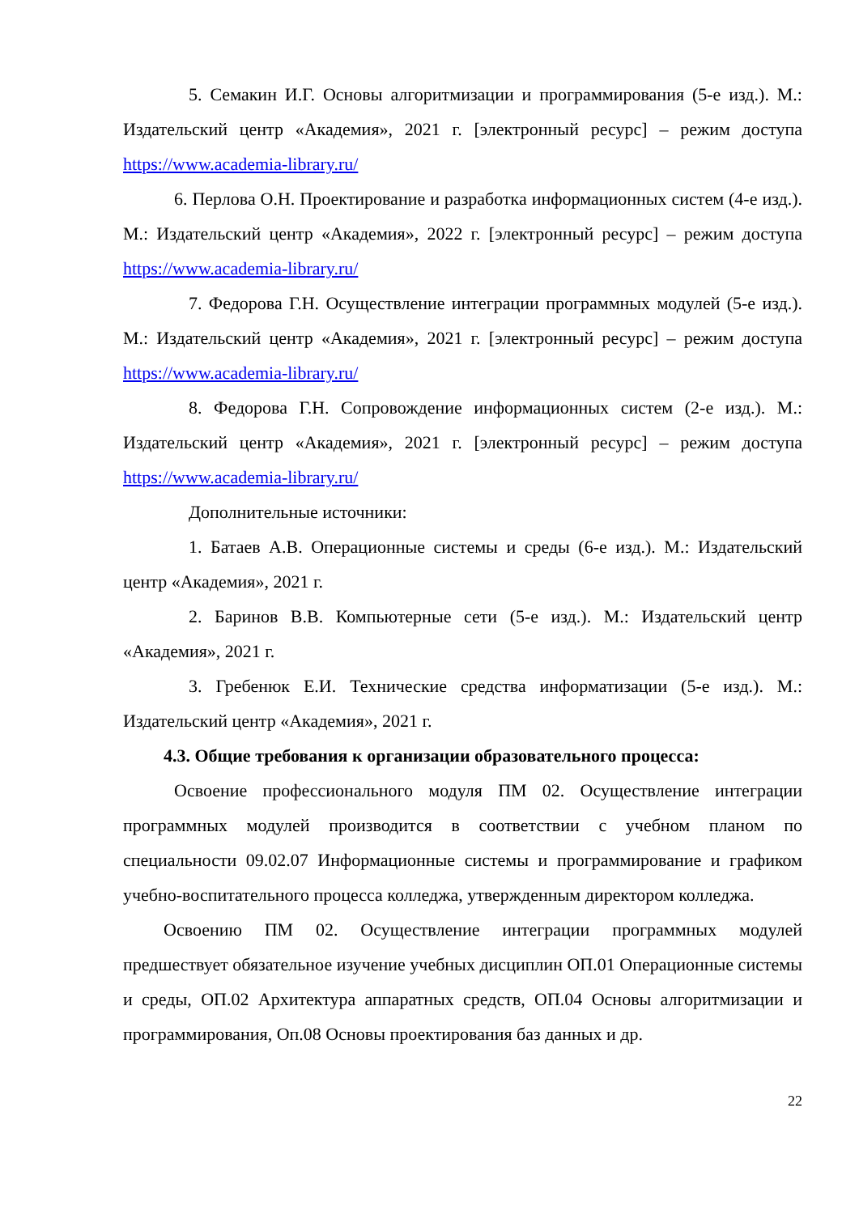5. Семакин И.Г. Основы алгоритмизации и программирования (5-е изд.). М.: Издательский центр «Академия», 2021 г. [электронный ресурс] – режим доступа https://www.academia-library.ru/
6. Перлова О.Н. Проектирование и разработка информационных систем (4-е изд.). М.: Издательский центр «Академия», 2022 г. [электронный ресурс] – режим доступа https://www.academia-library.ru/
7. Федорова Г.Н. Осуществление интеграции программных модулей (5-е изд.). М.: Издательский центр «Академия», 2021 г. [электронный ресурс] – режим доступа https://www.academia-library.ru/
8. Федорова Г.Н. Сопровождение информационных систем (2-е изд.). М.: Издательский центр «Академия», 2021 г. [электронный ресурс] – режим доступа https://www.academia-library.ru/
Дополнительные источники:
1. Батаев А.В. Операционные системы и среды (6-е изд.). М.: Издательский центр «Академия», 2021 г.
2. Баринов В.В. Компьютерные сети (5-е изд.). М.: Издательский центр «Академия», 2021 г.
3. Гребенюк Е.И. Технические средства информатизации (5-е изд.). М.: Издательский центр «Академия», 2021 г.
4.3. Общие требования к организации образовательного процесса:
Освоение профессионального модуля ПМ 02. Осуществление интеграции программных модулей производится в соответствии с учебном планом по специальности 09.02.07 Информационные системы и программирование и графиком учебно-воспитательного процесса колледжа, утвержденным директором колледжа.
Освоению ПМ 02. Осуществление интеграции программных модулей предшествует обязательное изучение учебных дисциплин ОП.01 Операционные системы и среды, ОП.02 Архитектура аппаратных средств, ОП.04 Основы алгоритмизации и программирования, Оп.08 Основы проектирования баз данных и др.
22